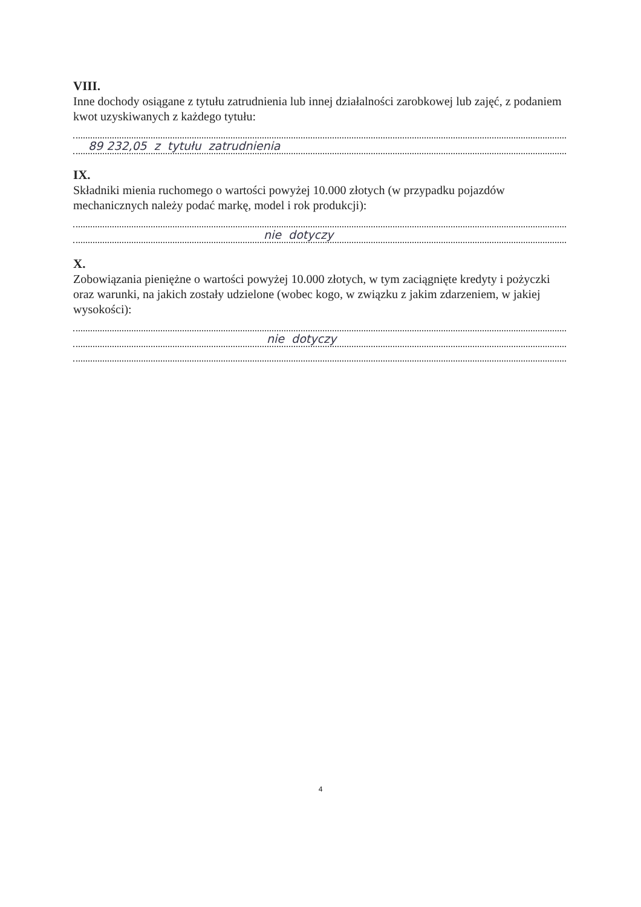VIII.
Inne dochody osiągane z tytułu zatrudnienia lub innej działalności zarobkowej lub zajęć, z podaniem kwot uzyskiwanych z każdego tytułu:
89 232,05 z tytułu zatrudnienia
IX.
Składniki mienia ruchomego o wartości powyżej 10.000 złotych (w przypadku pojazdów mechanicznych należy podać markę, model i rok produkcji):
nie dotyczy
X.
Zobowiązania pieniężne o wartości powyżej 10.000 złotych, w tym zaciągnięte kredyty i pożyczki oraz warunki, na jakich zostały udzielone (wobec kogo, w związku z jakim zdarzeniem, w jakiej wysokości):
nie dotyczy
4